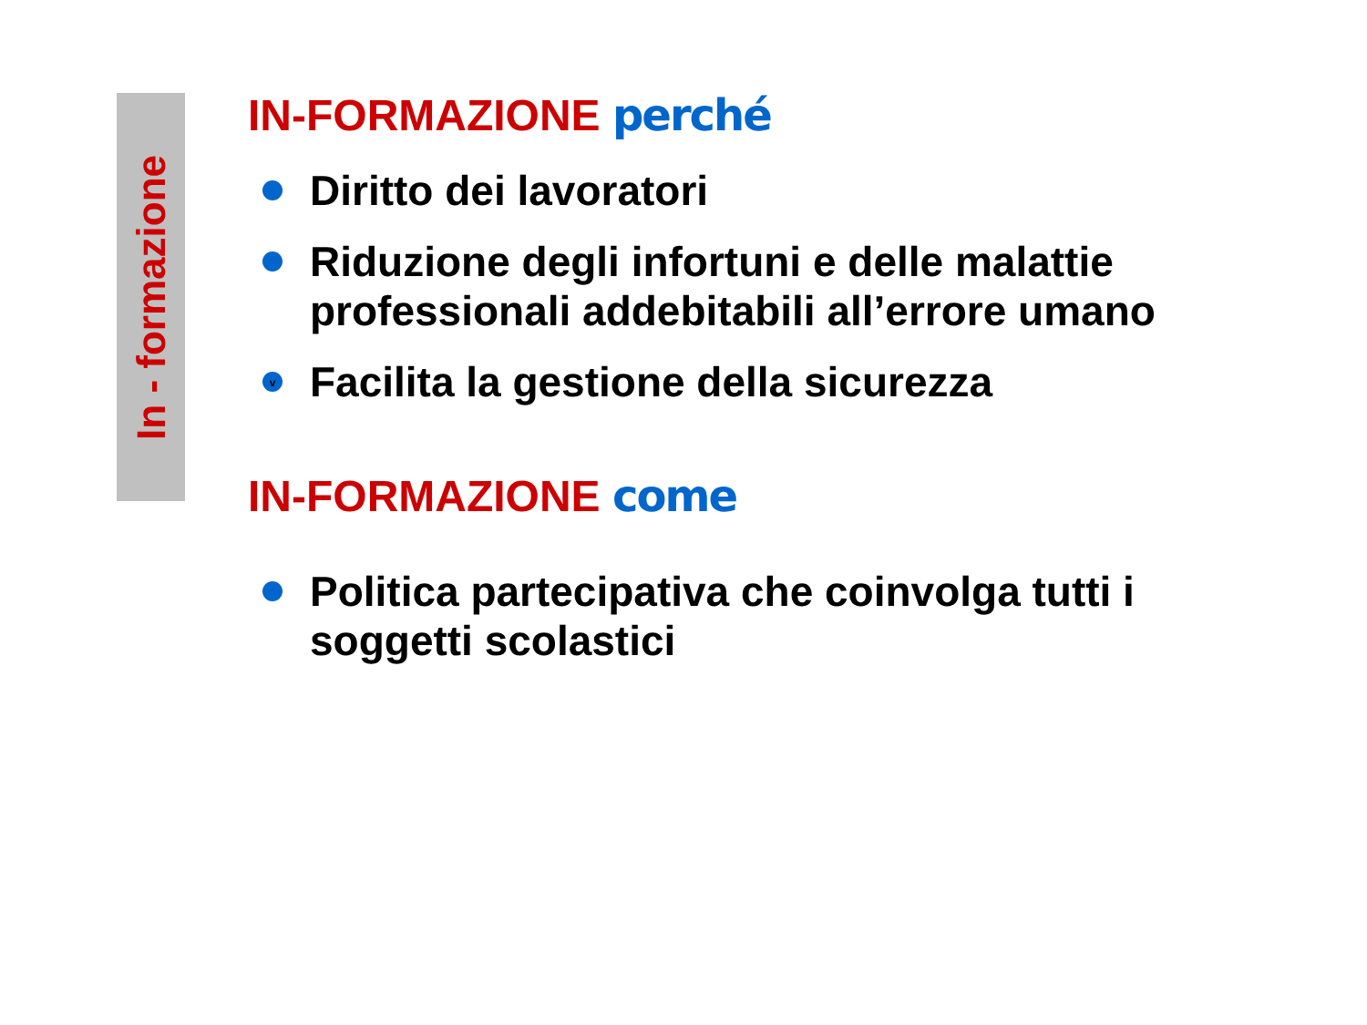In - formazione
IN-FORMAZIONE perché
Diritto dei lavoratori
Riduzione degli infortuni e delle malattie professionali addebitabili all’errore umano
v Facilita la gestione della sicurezza
IN-FORMAZIONE come
Politica partecipativa che coinvolga tutti i soggetti scolastici